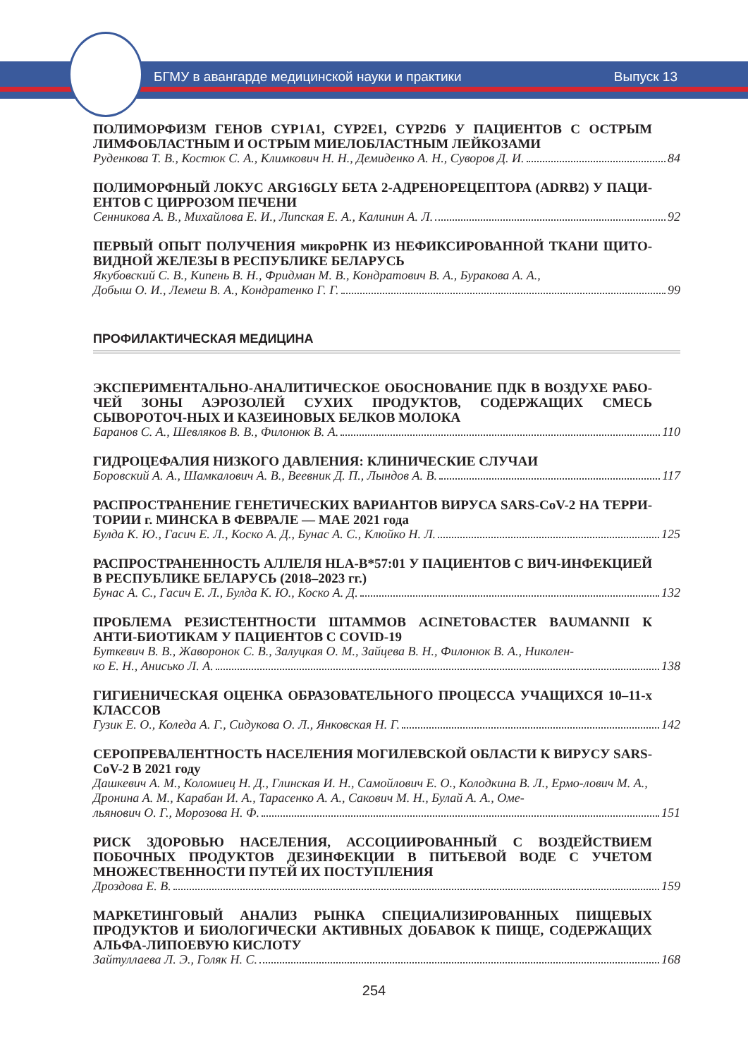БГМУ в авангарде медицинской науки и практики Выпуск 13
ПОЛИМОРФИЗМ ГЕНОВ CYP1A1, CYP2E1, CYP2D6 У ПАЦИЕНТОВ С ОСТРЫМ ЛИМФОБЛАСТНЫМ И ОСТРЫМ МИЕЛОБЛАСТНЫМ ЛЕЙКОЗАМИ
Руденкова Т. В., Костюк С. А., Климкович Н. Н., Демиденко А. Н., Суворов Д. И. 84
ПОЛИМОРФНЫЙ ЛОКУС ARG16GLY БЕТА 2-АДРЕНОРЕЦЕПТОРА (ADRB2) У ПАЦИ-ЕНТОВ С ЦИРРОЗОМ ПЕЧЕНИ
Сенникова А. В., Михайлова Е. И., Липская Е. А., Калинин А. Л. 92
ПЕРВЫЙ ОПЫТ ПОЛУЧЕНИЯ микроРНК ИЗ НЕФИКСИРОВАННОЙ ТКАНИ ЩИТО-ВИДНОЙ ЖЕЛЕЗЫ В РЕСПУБЛИКЕ БЕЛАРУСЬ
Якубовский С. В., Кипень В. Н., Фридман М. В., Кондратович В. А., Буракова А. А.,
Добыш О. И., Лемеш В. А., Кондратенко Г. Г. 99
ПРОФИЛАКТИЧЕСКАЯ МЕДИЦИНА
ЭКСПЕРИМЕНТАЛЬНО-АНАЛИТИЧЕСКОЕ ОБОСНОВАНИЕ ПДК В ВОЗДУХЕ РАБО-ЧЕЙ ЗОНЫ АЭРОЗОЛЕЙ СУХИХ ПРОДУКТОВ, СОДЕРЖАЩИХ СМЕСЬ СЫВОРОТОЧ-НЫХ И КАЗЕИНОВЫХ БЕЛКОВ МОЛОКА
Баранов С. А., Шевляков В. В., Филонюк В. А. 110
ГИДРОЦЕФАЛИЯ НИЗКОГО ДАВЛЕНИЯ: КЛИНИЧЕСКИЕ СЛУЧАИ
Боровский А. А., Шамкалович А. В., Веевник Д. П., Лындов А. В. 117
РАСПРОСТРАНЕНИЕ ГЕНЕТИЧЕСКИХ ВАРИАНТОВ ВИРУСА SARS-CoV-2 НА ТЕРРИ-ТОРИИ г. МИНСКА В ФЕВРАЛЕ — МАЕ 2021 года
Булда К. Ю., Гасич Е. Л., Коско А. Д., Бунас А. С., Клюйко Н. Л. 125
РАСПРОСТРАНЕННОСТЬ АЛЛЕЛЯ HLA-B*57:01 У ПАЦИЕНТОВ С ВИЧ-ИНФЕКЦИЕЙ В РЕСПУБЛИКЕ БЕЛАРУСЬ (2018–2023 гг.)
Бунас А. С., Гасич Е. Л., Булда К. Ю., Коско А. Д. 132
ПРОБЛЕМА РЕЗИСТЕНТНОСТИ ШТАММОВ ACINETOBACTER BAUMANNII К АНТИ-БИОТИКАМ У ПАЦИЕНТОВ С COVID-19
Буткевич В. В., Жаворонок С. В., Залуцкая О. М., Зайцева В. Н., Филонюк В. А., Николен-
ко Е. Н., Анисько Л. А. 138
ГИГИЕНИЧЕСКАЯ ОЦЕНКА ОБРАЗОВАТЕЛЬНОГО ПРОЦЕССА УЧАЩИХСЯ 10–11-х КЛАССОВ
Гузик Е. О., Коледа А. Г., Сидукова О. Л., Янковская Н. Г. 142
СЕРОПРЕВАЛЕНТНОСТЬ НАСЕЛЕНИЯ МОГИЛЕВСКОЙ ОБЛАСТИ К ВИРУСУ SARS-CoV-2 В 2021 году
Дашкевич А. М., Коломиец Н. Д., Глинская И. Н., Самойлович Е. О., Колодкина В. Л., Ермо-лович М. А., Дронина А. М., Карабан И. А., Тарасенко А. А., Сакович М. Н., Булай А. А., Оме-
льянович О. Г., Морозова Н. Ф. 151
РИСК ЗДОРОВЬЮ НАСЕЛЕНИЯ, АССОЦИИРОВАННЫЙ С ВОЗДЕЙСТВИЕМ ПОБОЧНЫХ ПРОДУКТОВ ДЕЗИНФЕКЦИИ В ПИТЬЕВОЙ ВОДЕ С УЧЕТОМ МНОЖЕСТВЕННОСТИ ПУТЕЙ ИХ ПОСТУПЛЕНИЯ
Дроздова Е. В. 159
МАРКЕТИНГОВЫЙ АНАЛИЗ РЫНКА СПЕЦИАЛИЗИРОВАННЫХ ПИЩЕВЫХ ПРОДУКТОВ И БИОЛОГИЧЕСКИ АКТИВНЫХ ДОБАВОК К ПИЩЕ, СОДЕРЖАЩИХ АЛЬФА-ЛИПОЕВУЮ КИСЛОТУ
Зайтуллаева Л. Э., Голяк Н. С. 168
254